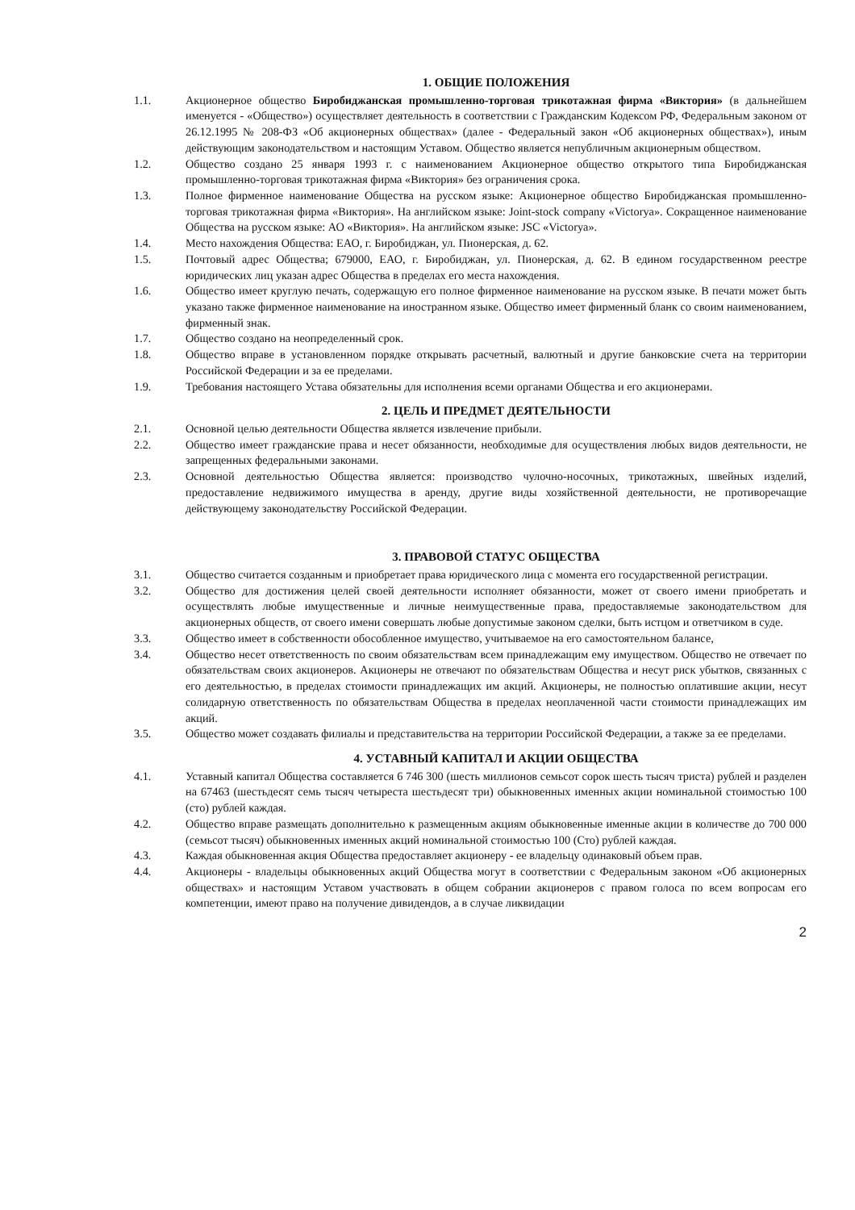1. ОБЩИЕ ПОЛОЖЕНИЯ
1.1. Акционерное общество Биробиджанская промышленно-торговая трикотажная фирма «Виктория» (в дальнейшем именуется - «Общество») осуществляет деятельность в соответствии с Гражданским Кодексом РФ, Федеральным законом от 26.12.1995 № 208-ФЗ «Об акционерных обществах» (далее - Федеральный закон «Об акционерных обществах»), иным действующим законодательством и настоящим Уставом. Общество является непубличным акционерным обществом.
1.2. Общество создано 25 января 1993 г. с наименованием Акционерное общество открытого типа Биробиджанская промышленно-торговая трикотажная фирма «Виктория» без ограничения срока.
1.3. Полное фирменное наименование Общества на русском языке: Акционерное общество Биробиджанская промышленно-торговая трикотажная фирма «Виктория». На английском языке: Joint-stock company «Victorya». Сокращенное наименование Общества на русском языке: АО «Виктория». На английском языке: JSC «Victorya».
1.4. Место нахождения Общества: ЕАО, г. Биробиджан, ул. Пионерская, д. 62.
1.5. Почтовый адрес Общества; 679000, ЕАО, г. Биробиджан, ул. Пионерская, д. 62. В едином государственном реестре юридических лиц указан адрес Общества в пределах его места нахождения.
1.6. Общество имеет круглую печать, содержащую его полное фирменное наименование на русском языке. В печати может быть указано также фирменное наименование на иностранном языке. Общество имеет фирменный бланк со своим наименованием, фирменный знак.
1.7. Общество создано на неопределенный срок.
1.8. Общество вправе в установленном порядке открывать расчетный, валютный и другие банковские счета на территории Российской Федерации и за ее пределами.
1.9. Требования настоящего Устава обязательны для исполнения всеми органами Общества и его акционерами.
2. ЦЕЛЬ И ПРЕДМЕТ ДЕЯТЕЛЬНОСТИ
2.1. Основной целью деятельности Общества является извлечение прибыли.
2.2. Общество имеет гражданские права и несет обязанности, необходимые для осуществления любых видов деятельности, не запрещенных федеральными законами.
2.3. Основной деятельностью Общества является: производство чулочно-носочных, трикотажных, швейных изделий, предоставление недвижимого имущества в аренду, другие виды хозяйственной деятельности, не противоречащие действующему законодательству Российской Федерации.
3. ПРАВОВОЙ СТАТУС ОБЩЕСТВА
3.1. Общество считается созданным и приобретает права юридического лица с момента его государственной регистрации.
3.2. Общество для достижения целей своей деятельности исполняет обязанности, может от своего имени приобретать и осуществлять любые имущественные и личные неимущественные права, предоставляемые законодательством для акционерных обществ, от своего имени совершать любые допустимые законом сделки, быть истцом и ответчиком в суде.
3.3. Общество имеет в собственности обособленное имущество, учитываемое на его самостоятельном балансе,
3.4. Общество несет ответственность по своим обязательствам всем принадлежащим ему имуществом. Общество не отвечает по обязательствам своих акционеров. Акционеры не отвечают по обязательствам Общества и несут риск убытков, связанных с его деятельностью, в пределах стоимости принадлежащих им акций. Акционеры, не полностью оплатившие акции, несут солидарную ответственность по обязательствам Общества в пределах неоплаченной части стоимости принадлежащих им акций.
3.5. Общество может создавать филиалы и представительства на территории Российской Федерации, а также за ее пределами.
4. УСТАВНЫЙ КАПИТАЛ И АКЦИИ ОБЩЕСТВА
4.1. Уставный капитал Общества составляется 6 746 300 (шесть миллионов семьсот сорок шесть тысяч триста) рублей и разделен на 67463 (шестьдесят семь тысяч четыреста шестьдесят три) обыкновенных именных акции номинальной стоимостью 100 (сто) рублей каждая.
4.2. Общество вправе размещать дополнительно к размещенным акциям обыкновенные именные акции в количестве до 700 000 (семьсот тысяч) обыкновенных именных акций номинальной стоимостью 100 (Сто) рублей каждая.
4.3. Каждая обыкновенная акция Общества предоставляет акционеру - ее владельцу одинаковый объем прав.
4.4. Акционеры - владельцы обыкновенных акций Общества могут в соответствии с Федеральным законом «Об акционерных обществах» и настоящим Уставом участвовать в общем собрании акционеров с правом голоса по всем вопросам его компетенции, имеют право на получение дивидендов, а в случае ликвидации
2